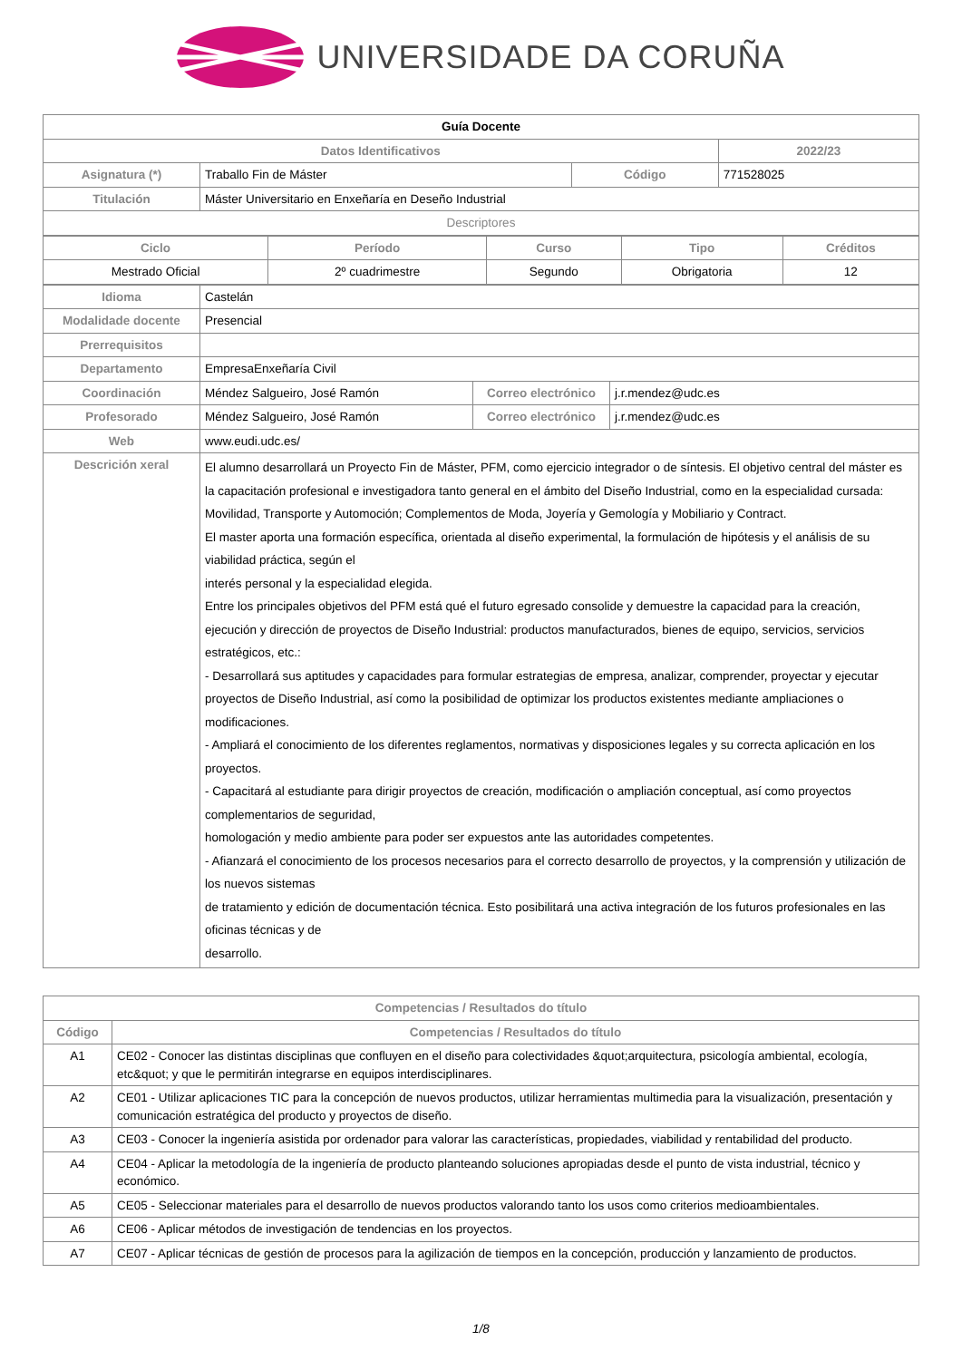UNIVERSIDADE DA CORUÑA
| Guía Docente | | | |
| Datos Identificativos | | | 2022/23 |
| Asignatura (*) | Traballo Fin de Máster | Código | 771528025 |
| Titulación | Máster Universitario en Enxeñaría en Deseño Industrial | | |
| Descriptores | | | |
| Ciclo | Período | Curso | Tipo | Créditos |
| --- | --- | --- | --- | --- |
| Mestrado Oficial | 2º cuadrimestre | Segundo | Obrigatoria | 12 |
| Idioma | Castelán | | |
| Modalidade docente | Presencial | | |
| Prerrequisitos | | | |
| Departamento | EmpresaEnxeñaría Civil | | |
| Coordinación | Méndez Salgueiro, José Ramón | Correo electrónico | j.r.mendez@udc.es |
| Profesorado | Méndez Salgueiro, José Ramón | Correo electrónico | j.r.mendez@udc.es |
| Web | www.eudi.udc.es/ | | |
| Descrición xeral | El alumno desarrollará un Proyecto Fin de Máster, PFM, como ejercicio integrador o de síntesis. El objetivo central del máster es la capacitación profesional e investigadora tanto general en el ámbito del Diseño Industrial, como en la especialidad cursada: Movilidad, Transporte y Automoción; Complementos de Moda, Joyería y Gemología y Mobiliario y Contract. El master aporta una formación específica, orientada al diseño experimental, la formulación de hipótesis y el análisis de su viabilidad práctica, según el interés personal y la especialidad elegida. Entre los principales objetivos del PFM está qué el futuro egresado consolide y demuestre la capacidad para la creación, ejecución y dirección de proyectos de Diseño Industrial: productos manufacturados, bienes de equipo, servicios, servicios estratégicos, etc.: - Desarrollará sus aptitudes y capacidades para formular estrategias de empresa, analizar, comprender, proyectar y ejecutar proyectos de Diseño Industrial, así como la posibilidad de optimizar los productos existentes mediante ampliaciones o modificaciones. - Ampliará el conocimiento de los diferentes reglamentos, normativas y disposiciones legales y su correcta aplicación en los proyectos. - Capacitará al estudiante para dirigir proyectos de creación, modificación o ampliación conceptual, así como proyectos complementarios de seguridad, homologación y medio ambiente para poder ser expuestos ante las autoridades competentes. - Afianzará el conocimiento de los procesos necesarios para el correcto desarrollo de proyectos, y la comprensión y utilización de los nuevos sistemas de tratamiento y edición de documentación técnica. Esto posibilitará una activa integración de los futuros profesionales en las oficinas técnicas y de desarrollo. | | |
| Competencias / Resultados do título | |
| --- | --- |
| Código | Competencias / Resultados do título |
| A1 | CE02 - Conocer las distintas disciplinas que confluyen en el diseño para colectividades &quot;arquitectura, psicología ambiental, ecología, etc&quot; y que le permitirán integrarse en equipos interdisciplinares. |
| A2 | CE01 - Utilizar aplicaciones TIC para la concepción de nuevos productos, utilizar herramientas multimedia para la visualización, presentación y comunicación estratégica del producto y proyectos de diseño. |
| A3 | CE03 - Conocer la ingeniería asistida por ordenador para valorar las características, propiedades, viabilidad y rentabilidad del producto. |
| A4 | CE04 - Aplicar la metodología de la ingeniería de producto planteando soluciones apropiadas desde el punto de vista industrial, técnico y económico. |
| A5 | CE05 - Seleccionar materiales para el desarrollo de nuevos productos valorando tanto los usos como criterios medioambientales. |
| A6 | CE06 - Aplicar métodos de investigación de tendencias en los proyectos. |
| A7 | CE07 - Aplicar técnicas de gestión de procesos para la agilización de tiempos en la concepción, producción y lanzamiento de productos. |
1/8